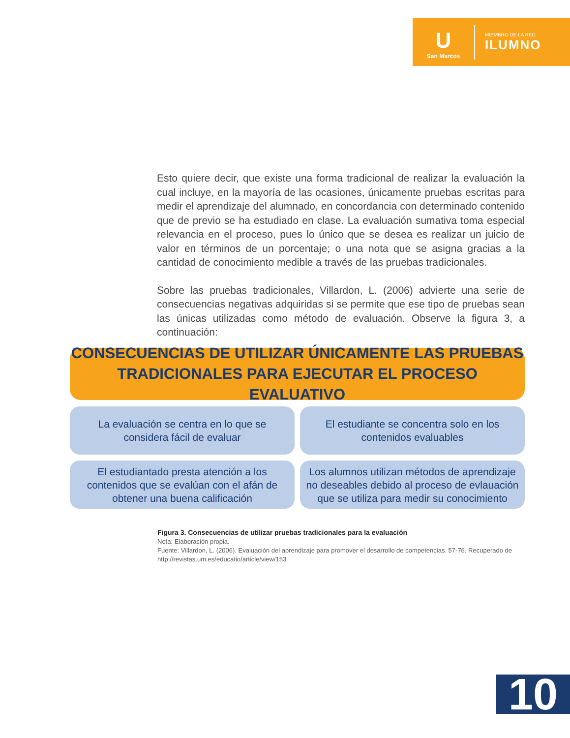U
San Marcos
MIEMBRO DE LA RED
ILUMNO
Esto quiere decir, que existe una forma tradicional de realizar la evaluación la cual incluye, en la mayoría de las ocasiones, únicamente pruebas escritas para medir el aprendizaje del alumnado, en concordancia con determinado contenido que de previo se ha estudiado en clase. La evaluación sumativa toma especial relevancia en el proceso, pues lo único que se desea es realizar un juicio de valor en términos de un porcentaje; o una nota que se asigna gracias a la cantidad de conocimiento medible a través de las pruebas tradicionales.
Sobre las pruebas tradicionales, Villardon, L. (2006) advierte una serie de consecuencias negativas adquiridas si se permite que ese tipo de pruebas sean las únicas utilizadas como método de evaluación. Observe la figura 3, a continuación:
CONSECUENCIAS DE UTILIZAR ÚNICAMENTE LAS PRUEBAS
TRADICIONALES PARA EJECUTAR EL PROCESO EVALUATIVO
La evaluación se centra en lo que se considera fácil de evaluar
El estudiante se concentra solo en los contenidos evaluables
El estudiantado presta atención a los contenidos que se evalúan con el afán de obtener una buena calificación
Los alumnos utilizan métodos de aprendizaje no deseables debido al proceso de evlauación que se utiliza para medir su conocimiento
Figura 3. Consecuencias de utilizar pruebas tradicionales para la evaluación
Nota: Elaboración propia.
Fuente: Villardon, L. (2006). Evaluación del aprendizaje para promover el desarrollo de competencias. 57-76. Recuperado de http://revistas.um.es/educatio/article/view/153
10